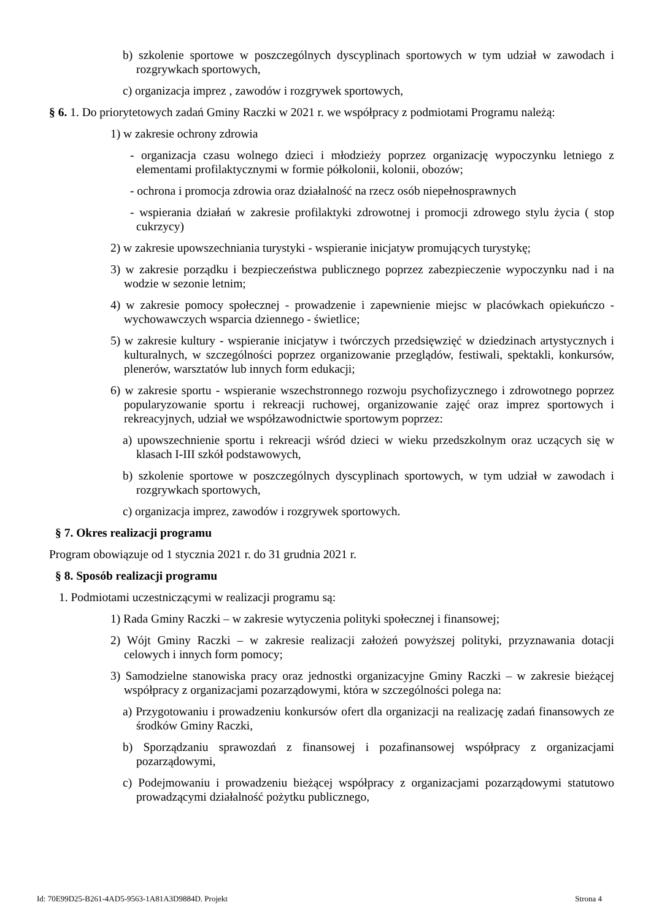b) szkolenie sportowe w poszczególnych dyscyplinach sportowych w tym udział w zawodach i rozgrywkach sportowych,
c) organizacja imprez , zawodów i rozgrywek sportowych,
§ 6. 1. Do priorytetowych zadań Gminy Raczki w 2021 r. we współpracy z podmiotami Programu należą:
1) w zakresie ochrony zdrowia
- organizacja czasu wolnego dzieci i młodzieży poprzez organizację wypoczynku letniego z elementami profilaktycznymi w formie półkolonii, kolonii, obozów;
- ochrona i promocja zdrowia oraz działalność na rzecz osób niepełnosprawnych
- wspierania działań w zakresie profilaktyki zdrowotnej i promocji zdrowego stylu życia ( stop cukrzycy)
2) w zakresie upowszechniania turystyki - wspieranie inicjatyw promujących turystykę;
3) w zakresie porządku i bezpieczeństwa publicznego poprzez zabezpieczenie wypoczynku nad i na wodzie w sezonie letnim;
4) w zakresie pomocy społecznej - prowadzenie i zapewnienie miejsc w placówkach opiekuńczo - wychowawczych wsparcia dziennego - świetlice;
5) w zakresie kultury - wspieranie inicjatyw i twórczych przedsięwzięć w dziedzinach artystycznych i kulturalnych, w szczególności poprzez organizowanie przeglądów, festiwali, spektakli, konkursów, plenerów, warsztatów lub innych form edukacji;
6) w zakresie sportu - wspieranie wszechstronnego rozwoju psychofizycznego i zdrowotnego poprzez popularyzowanie sportu i rekreacji ruchowej, organizowanie zajęć oraz imprez sportowych i rekreacyjnych, udział we współzawodnictwie sportowym poprzez:
a) upowszechnienie sportu i rekreacji wśród dzieci w wieku przedszkolnym oraz uczących się w klasach I-III szkół podstawowych,
b) szkolenie sportowe w poszczególnych dyscyplinach sportowych, w tym udział w zawodach i rozgrywkach sportowych,
c) organizacja imprez, zawodów i rozgrywek sportowych.
§ 7. Okres realizacji programu
Program obowiązuje od 1 stycznia 2021 r. do 31 grudnia 2021 r.
§ 8. Sposób realizacji programu
1. Podmiotami uczestniczącymi w realizacji programu są:
1) Rada Gminy Raczki – w zakresie wytyczenia polityki społecznej i finansowej;
2) Wójt Gminy Raczki – w zakresie realizacji założeń powyższej polityki, przyznawania dotacji celowych i innych form pomocy;
3) Samodzielne stanowiska pracy oraz jednostki organizacyjne Gminy Raczki – w zakresie bieżącej współpracy z organizacjami pozarządowymi, która w szczególności polega na:
a) Przygotowaniu i prowadzeniu konkursów ofert dla organizacji na realizację zadań finansowych ze środków Gminy Raczki,
b) Sporządzaniu sprawozdań z finansowej i pozafinansowej współpracy z organizacjami pozarządowymi,
c) Podejmowaniu i prowadzeniu bieżącej współpracy z organizacjami pozarządowymi statutowo prowadzącymi działalność pożytku publicznego,
Id: 70E99D25-B261-4AD5-9563-1A81A3D9884D. Projekt Strona 4